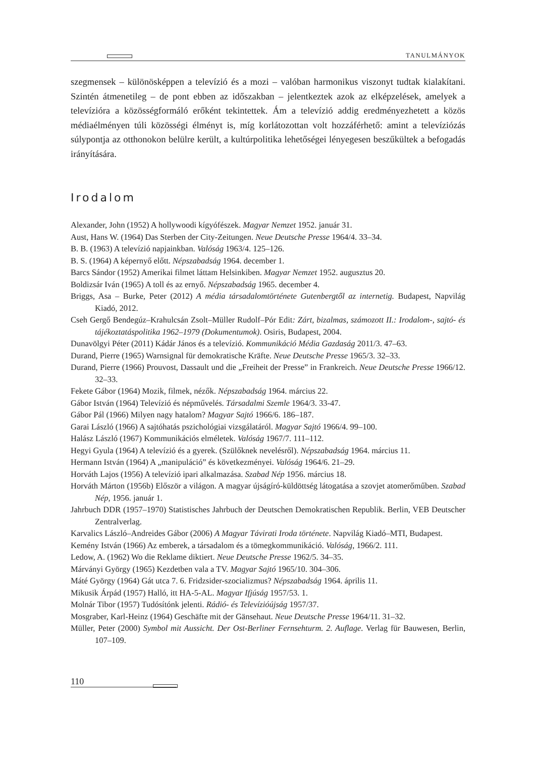TANULMÁNYOK
szegmensek – különösképpen a televízió és a mozi – valóban harmonikus viszonyt tudtak kialakítani. Szintén átmenetileg – de pont ebben az időszakban – jelentkeztek azok az elképzelések, amelyek a televízióra a közösségformáló erőként tekintettek. Ám a televízió addig eredményezhetett a közös médiaélményen túli közösségi élményt is, míg korlátozottan volt hozzáférhető: amint a televíziózás súlypontja az otthonokon belülre került, a kultúrpolitika lehetőségei lényegesen beszűkültek a befogadás irányítására.
Irodalom
Alexander, John (1952) A hollywoodi kígyófészek. Magyar Nemzet 1952. január 31.
Aust, Hans W. (1964) Das Sterben der City-Zeitungen. Neue Deutsche Presse 1964/4. 33–34.
B. B. (1963) A televízió napjainkban. Valóság 1963/4. 125–126.
B. S. (1964) A képernyő előtt. Népszabadság 1964. december 1.
Barcs Sándor (1952) Amerikai filmet láttam Helsinkiben. Magyar Nemzet 1952. augusztus 20.
Boldizsár Iván (1965) A toll és az ernyő. Népszabadság 1965. december 4.
Briggs, Asa – Burke, Peter (2012) A média társadalomtörténete Gutenbergtől az internetig. Budapest, Napvilág Kiadó, 2012.
Cseh Gergő Bendegúz–Krahulcsán Zsolt–Müller Rudolf–Pór Edit: Zárt, bizalmas, számozott II.: Irodalom-, sajtó- és tájékoztatáspolitika 1962–1979 (Dokumentumok). Osiris, Budapest, 2004.
Dunavölgyi Péter (2011) Kádár János és a televízió. Kommunikáció Média Gazdaság 2011/3. 47–63.
Durand, Pierre (1965) Warnsignal für demokratische Kräfte. Neue Deutsche Presse 1965/3. 32–33.
Durand, Pierre (1966) Prouvost, Dassault und die „Freiheit der Presse” in Frankreich. Neue Deutsche Presse 1966/12. 32–33.
Fekete Gábor (1964) Mozik, filmek, nézők. Népszabadság 1964. március 22.
Gábor István (1964) Televízió és népművelés. Társadalmi Szemle 1964/3. 33-47.
Gábor Pál (1966) Milyen nagy hatalom? Magyar Sajtó 1966/6. 186–187.
Garai László (1966) A sajtóhatás pszichológiai vizsgálatáról. Magyar Sajtó 1966/4. 99–100.
Halász László (1967) Kommunikációs elméletek. Valóság 1967/7. 111–112.
Hegyi Gyula (1964) A televízió és a gyerek. (Szülőknek nevelésről). Népszabadság 1964. március 11.
Hermann István (1964) A „manipuláció” és következményei. Valóság 1964/6. 21–29.
Horváth Lajos (1956) A televízió ipari alkalmazása. Szabad Nép 1956. március 18.
Horváth Márton (1956b) Először a világon. A magyar újságíró-küldöttség látogatása a szovjet atomerőműben. Szabad Nép, 1956. január 1.
Jahrbuch DDR (1957–1970) Statistisches Jahrbuch der Deutschen Demokratischen Republik. Berlin, VEB Deutscher Zentralverlag.
Karvalics László–Andreides Gábor (2006) A Magyar Távirati Iroda története. Napvilág Kiadó–MTI, Budapest.
Kemény István (1966) Az emberek, a társadalom és a tömegkommunikáció. Valóság, 1966/2. 111.
Ledow, A. (1962) Wo die Reklame diktiert. Neue Deutsche Presse 1962/5. 34–35.
Márványi György (1965) Kezdetben vala a TV. Magyar Sajtó 1965/10. 304–306.
Máté György (1964) Gát utca 7. 6. Fridzsider-szocializmus? Népszabadság 1964. április 11.
Mikusik Árpád (1957) Halló, itt HA-5-AL. Magyar Ifjúság 1957/53. 1.
Molnár Tibor (1957) Tudósítónk jelenti. Rádió- és Televízióújság 1957/37.
Mosgraber, Karl-Heinz (1964) Geschäfte mit der Gänsehaut. Neue Deutsche Presse 1964/11. 31–32.
Müller, Peter (2000) Symbol mit Aussicht. Der Ost-Berliner Fernsehturm. 2. Auflage. Verlag für Bauwesen, Berlin, 107–109.
110